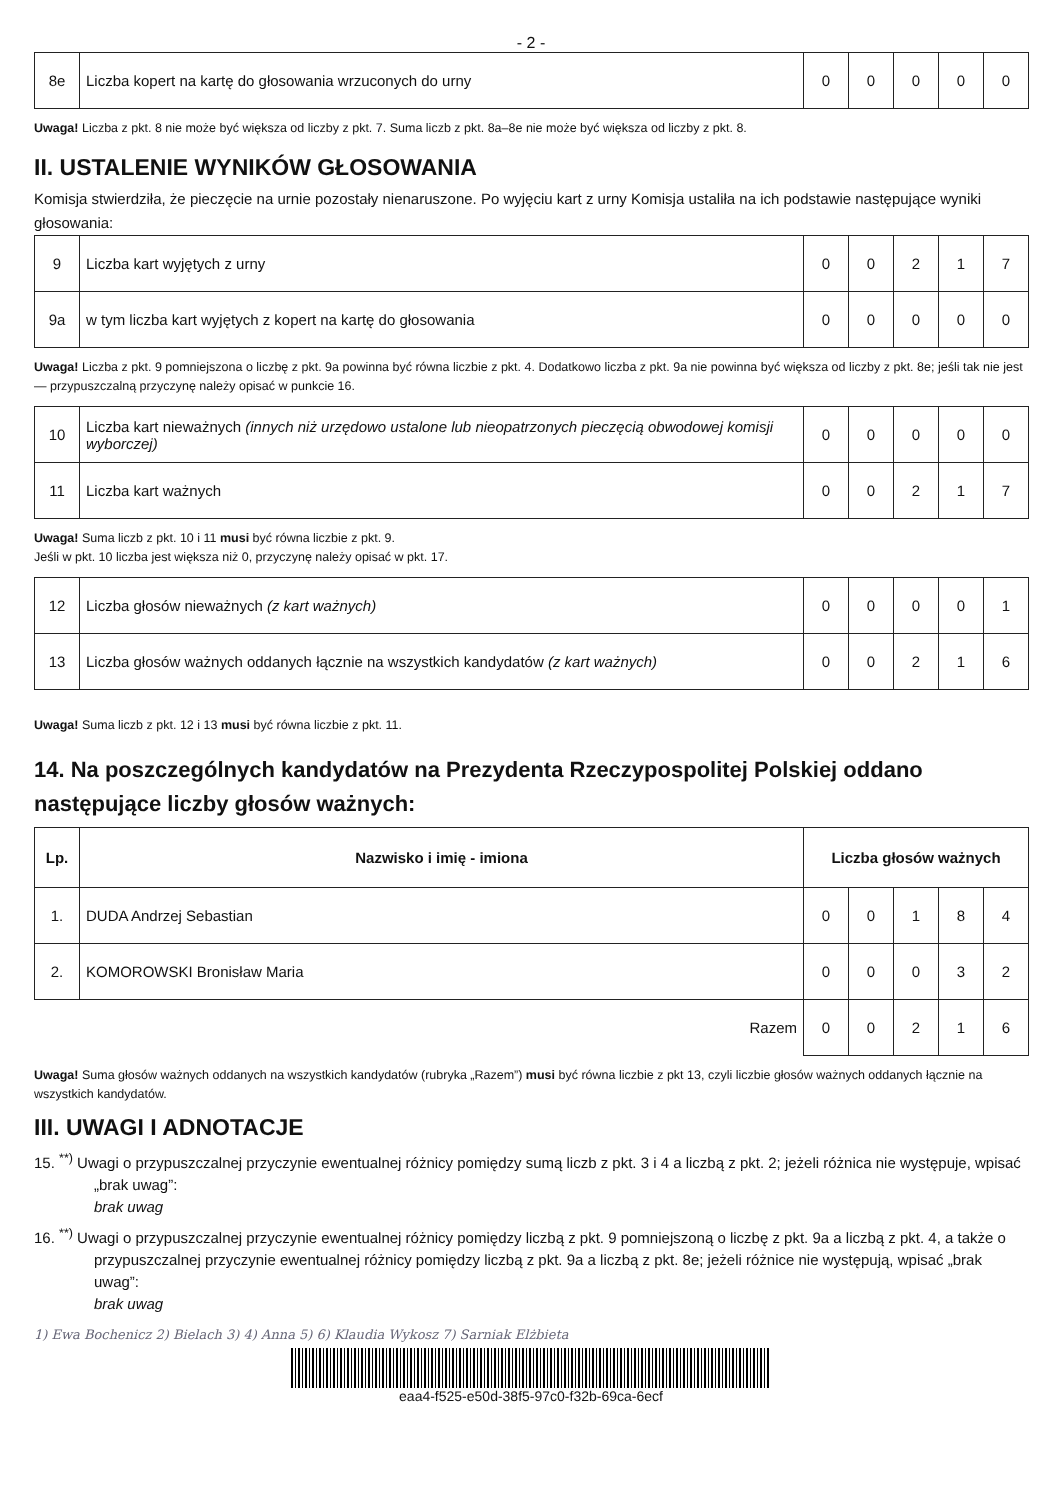- 2 -
| 8e | Liczba kopert na kartę do głosowania wrzuconych do urny | 0 | 0 | 0 | 0 | 0 |
Uwaga! Liczba z pkt. 8 nie może być większa od liczby z pkt. 7. Suma liczb z pkt. 8a–8e nie może być większa od liczby z pkt. 8.
II. USTALENIE WYNIKÓW GŁOSOWANIA
Komisja stwierdziła, że pieczęcie na urnie pozostały nienaruszone. Po wyjęciu kart z urny Komisja ustaliła na ich podstawie następujące wyniki głosowania:
| 9 | Liczba kart wyjętych z urny | 0 | 0 | 2 | 1 | 7 |
| 9a | w tym liczba kart wyjętych z kopert na kartę do głosowania | 0 | 0 | 0 | 0 | 0 |
Uwaga! Liczba z pkt. 9 pomniejszona o liczbę z pkt. 9a powinna być równa liczbie z pkt. 4. Dodatkowo liczba z pkt. 9a nie powinna być większa od liczby z pkt. 8e; jeśli tak nie jest — przypuszczalną przyczynę należy opisać w punkcie 16.
| 10 | Liczba kart nieważnych (innych niż urzędowo ustalone lub nieopatrzonych pieczęcią obwodowej komisji wyborczej) | 0 | 0 | 0 | 0 | 0 |
| 11 | Liczba kart ważnych | 0 | 0 | 2 | 1 | 7 |
Uwaga! Suma liczb z pkt. 10 i 11 musi być równa liczbie z pkt. 9.
Jeśli w pkt. 10 liczba jest większa niż 0, przyczynę należy opisać w pkt. 17.
| 12 | Liczba głosów nieważnych (z kart ważnych) | 0 | 0 | 0 | 0 | 1 |
| 13 | Liczba głosów ważnych oddanych łącznie na wszystkich kandydatów (z kart ważnych) | 0 | 0 | 2 | 1 | 6 |
Uwaga! Suma liczb z pkt. 12 i 13 musi być równa liczbie z pkt. 11.
14. Na poszczególnych kandydatów na Prezydenta Rzeczypospolitej Polskiej oddano następujące liczby głosów ważnych:
| Lp. | Nazwisko i imię - imiona | Liczba głosów ważnych | | | | |
| --- | --- | --- | --- | --- | --- | --- |
| 1. | DUDA Andrzej Sebastian | 0 | 0 | 1 | 8 | 4 |
| 2. | KOMOROWSKI Bronisław Maria | 0 | 0 | 0 | 3 | 2 |
| Razem | | 0 | 0 | 2 | 1 | 6 |
Uwaga! Suma głosów ważnych oddanych na wszystkich kandydatów (rubryka „Razem”) musi być równa liczbie z pkt 13, czyli liczbie głosów ważnych oddanych łącznie na wszystkich kandydatów.
III. UWAGI I ADNOTACJE
15. <sup>**)</sup> Uwagi o przypuszczalnej przyczynie ewentualnej różnicy pomiędzy sumą liczb z pkt. 3 i 4 a liczbą z pkt. 2; jeżeli różnica nie występuje, wpisać „brak uwag”:
brak uwag
16. <sup>**)</sup> Uwagi o przypuszczalnej przyczynie ewentualnej różnicy pomiędzy liczbą z pkt. 9 pomniejszoną o liczbę z pkt. 9a a liczbą z pkt. 4, a także o przypuszczalnej przyczynie ewentualnej różnicy pomiędzy liczbą z pkt. 9a a liczbą z pkt. 8e; jeżeli różnice nie występują, wpisać „brak uwag”:
brak uwag
1) Ewa Bochenicz 2) Bielach 3) 4) Anna 5) 6) Klaudia Wykosz 7) Sarniak Elżbieta
eaa4-f525-e50d-38f5-97c0-f32b-69ca-6ecf